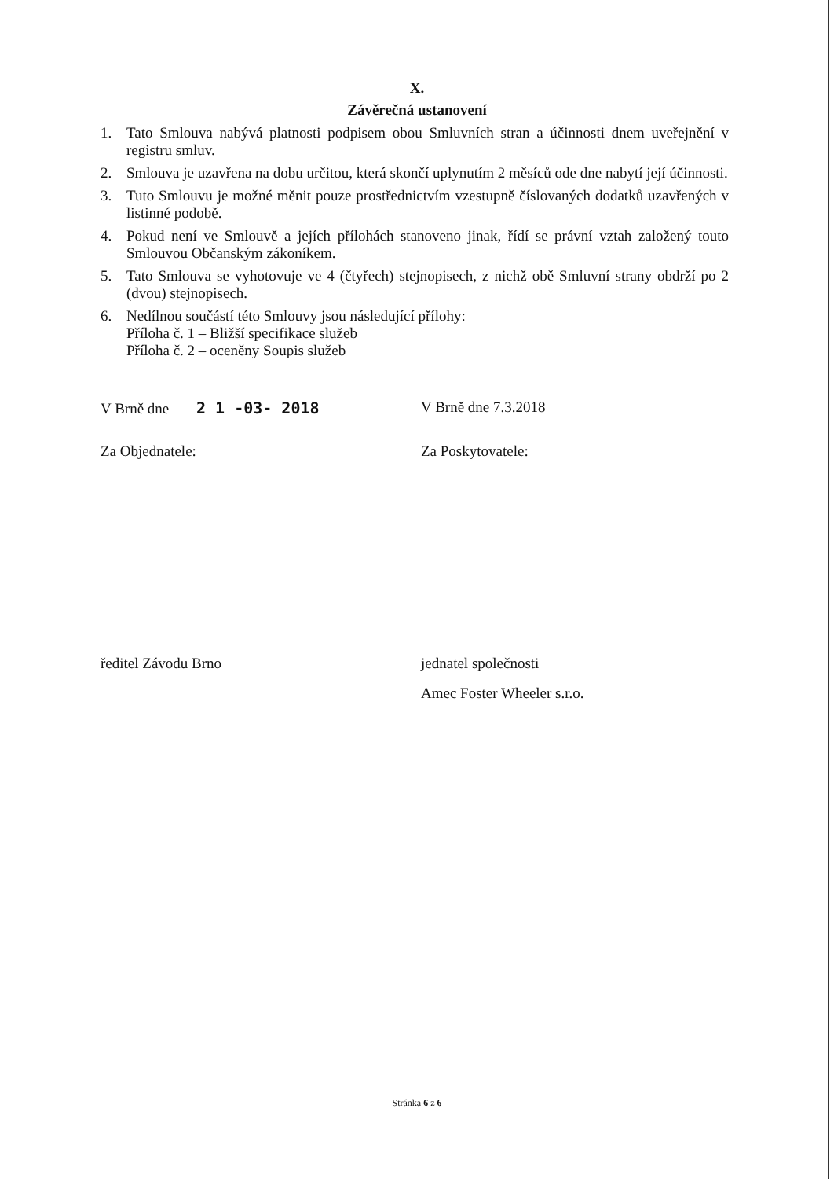X.
Závěrečná ustanovení
1. Tato Smlouva nabývá platnosti podpisem obou Smluvních stran a účinnosti dnem uveřejnění v registru smluv.
2. Smlouva je uzavřena na dobu určitou, která skončí uplynutím 2 měsíců ode dne nabytí její účinnosti.
3. Tuto Smlouvu je možné měnit pouze prostřednictvím vzestupně číslovaných dodatků uzavřených v listinné podobě.
4. Pokud není ve Smlouvě a jejích přílohách stanoveno jinak, řídí se právní vztah založený touto Smlouvou Občanským zákoníkem.
5. Tato Smlouva se vyhotovuje ve 4 (čtyřech) stejnopisech, z nichž obě Smluvní strany obdrží po 2 (dvou) stejnopisech.
6. Nedílnou součástí této Smlouvy jsou následující přílohy:
Příloha č. 1 – Bližší specifikace služeb
Příloha č. 2 – oceněny Soupis služeb
V Brně dne 2 1 -03- 2018 V Brně dne 7.3.2018
Za Objednatele: Za Poskytovatele:
ředitel Závodu Brno jednatel společnosti
Amec Foster Wheeler s.r.o.
Stránka 6 z 6